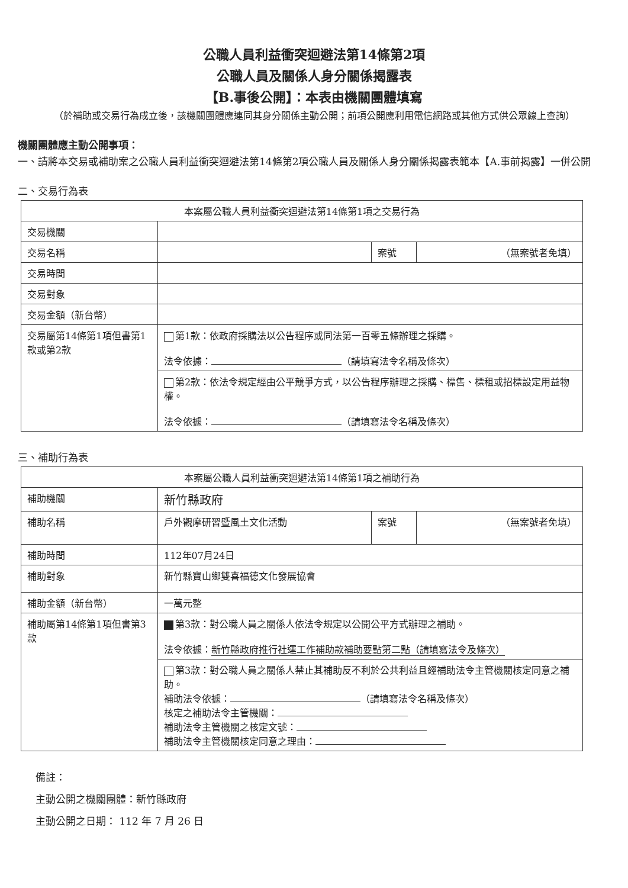公職人員利益衝突迴避法第14條第2項
公職人員及關係人身分關係揭露表
【B.事後公開】：本表由機關團體填寫
（於補助或交易行為成立後，該機關團體應連同其身分關係主動公開；前項公開應利用電信網路或其他方式供公眾線上查詢）
機關團體應主動公開事項：
一、請將本交易或補助案之公職人員利益衝突迴避法第14條第2項公職人員及關係人身分關係揭露表範本【A.事前揭露】一併公開
二、交易行為表
| 本案屬公職人員利益衝突迴避法第14條第1項之交易行為 | | | |
| --- | --- | --- | --- |
| 交易機關 | | | |
| 交易名稱 | | 案號 | （無案號者免填） |
| 交易時間 | | | |
| 交易對象 | | | |
| 交易金額（新台幣） | | | |
| 交易屬第14條第1項但書第1款或第2款 | 第1款：依政府採購法以公告程序或同法第一百零五條辦理之採購。 法令依據： （請填寫法令名稱及條次） | | |
| | 第2款：依法令規定經由公平競爭方式，以公告程序辦理之採購、標售、標租或招標設定用益物權。 法令依據： （請填寫法令名稱及條次） | | |
三、補助行為表
| 本案屬公職人員利益衝突迴避法第14條第1項之補助行為 | | | |
| --- | --- | --- | --- |
| 補助機關 | 新竹縣政府 | | |
| 補助名稱 | 戶外觀摩研習暨風土文化活動 | 案號 | （無案號者免填） |
| 補助時間 | 112年07月24日 | | |
| 補助對象 | 新竹縣寶山鄉雙喜福德文化發展協會 | | |
| 補助金額（新台幣） | 一萬元整 | | |
| 補助屬第14條第1項但書第3款 | 第3款：對公職人員之關係人依法令規定以公開公平方式辦理之補助。 法令依據： 新竹縣政府推行社運工作補助款補助要點第二點（請填寫法令及條次） | | |
| | 第3款：對公職人員之關係人禁止其補助反不利於公共利益且經補助法令主管機關核定同意之補助。 補助法令依據： （請填寫法令名稱及條次） 核定之補助法令主管機關： 補助法令主管機關之核定文號： 補助法令主管機關核定同意之理由： | | |
備註：
主動公開之機關團體：新竹縣政府
主動公開之日期： 112 年 7 月 26 日